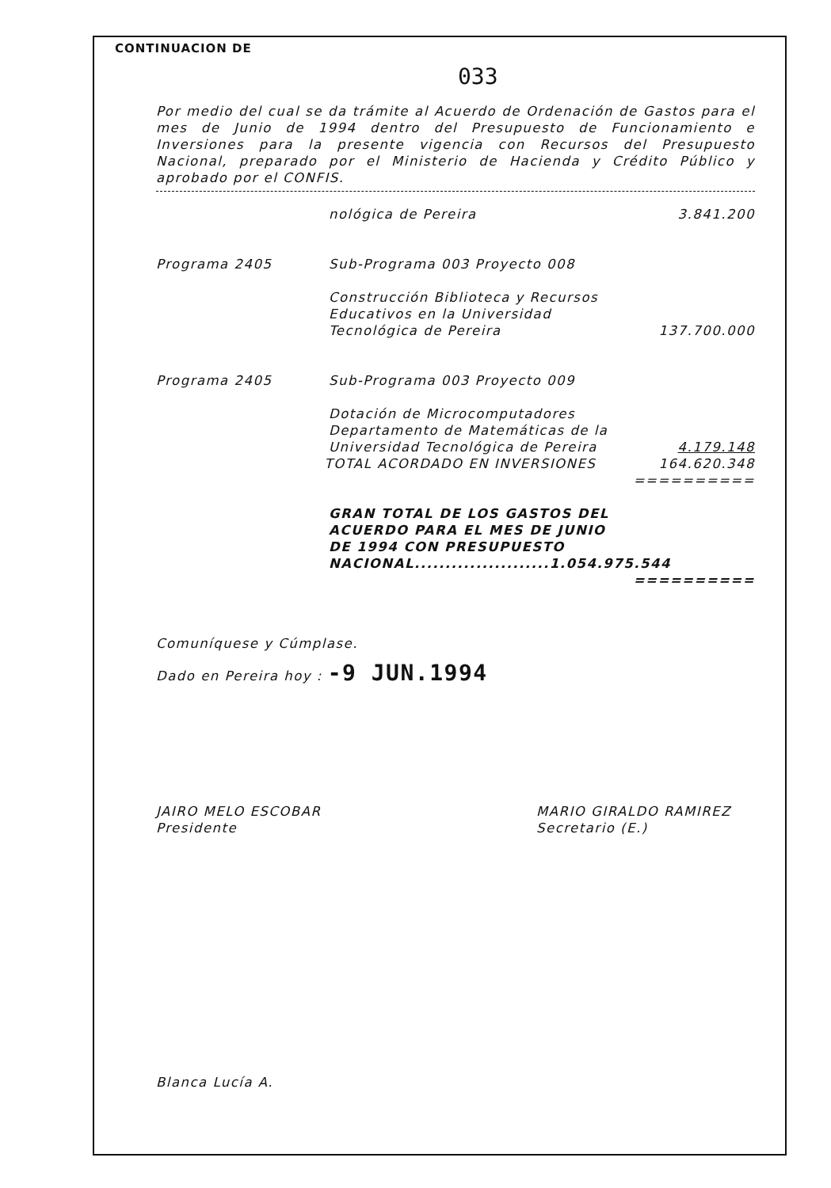CONTINUACION DE
033
Por medio del cual se da trámite al Acuerdo de Ordenación de Gastos para el mes de Junio de 1994 dentro del Presupuesto de Funcionamiento e Inversiones para la presente vigencia con Recursos del Presupuesto Nacional, preparado por el Ministerio de Hacienda y Crédito Público y aprobado por el CONFIS.
nológica de Pereira 3.841.200
Programa 2405 Sub-Programa 003 Proyecto 008
Construcción Biblioteca y Recursos Educativos en la Universidad Tecnológica de Pereira 137.700.000
Programa 2405 Sub-Programa 003 Proyecto 009
Dotación de Microcomputadores Departamento de Matemáticas de la Universidad Tecnológica de Pereira 4.179.148
TOTAL ACORDADO EN INVERSIONES 164.620.348
==========
GRAN TOTAL DE LOS GASTOS DEL
ACUERDO PARA EL MES DE JUNIO
DE 1994 CON PRESUPUESTO
NACIONAL......................1.054.975.544
==========
Comuníquese y Cúmplase.
Dado en Pereira hoy : -9 JUN.1994
JAIRO MELO ESCOBAR
Presidente MARIO GIRALDO RAMIREZ
Secretario (E.)
Blanca Lucía A.